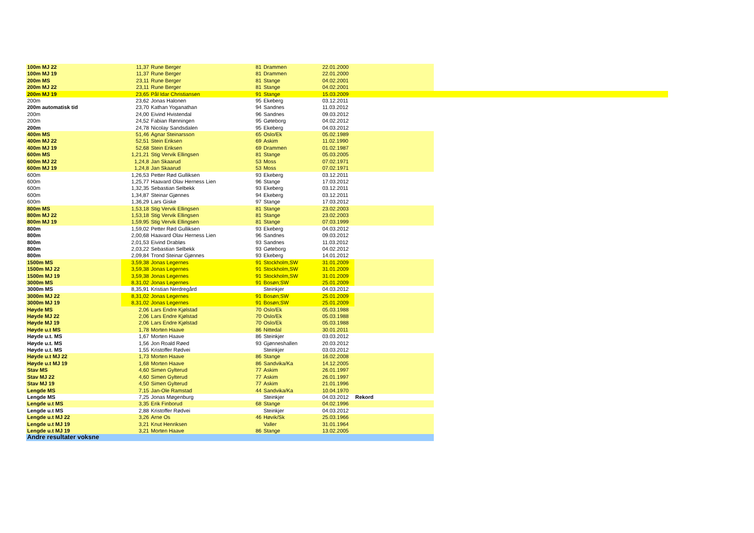| 100m MJ 22 | 11,37 | Rune Berger | 81 | Drammen | 22.01.2000 | | |
| 100m MJ 19 | 11,37 | Rune Berger | 81 | Drammen | 22.01.2000 | | |
| 200m MS | 23,11 | Rune Berger | 81 | Stange | 04.02.2001 | | |
| 200m MJ 22 | 23,11 | Rune Berger | 81 | Stange | 04.02.2001 | | |
| 200m MJ 19 | 23,65 | Pål Idar Christiansen | 91 | Stange | 15.03.2009 | | |
| 200m | 23,62 | Jonas Halonen | 95 | Ekeberg | 03.12.2011 | | |
| 200m automatisk tid | 23,70 | Kathan Yoganathan | 94 | Sandnes | 11.03.2012 | | |
| 200m | 24,00 | Eivind Hvistendal | 96 | Sandnes | 09.03.2012 | | |
| 200m | 24,52 | Fabian Rønningen | 95 | Gøteborg | 04.02.2012 | | |
| 200m | 24,78 | Nicolay Sandsdalen | 95 | Ekeberg | 04.03.2012 | | |
| 400m MS | 51,46 | Agnar Steinarsson | 65 | Oslo/Ek | 05.02.1989 | | |
| 400m MJ 22 | 52,51 | Stein Eriksen | 69 | Askim | 11.02.1990 | | |
| 400m MJ 19 | 52,68 | Stein Eriksen | 69 | Drammen | 01.02.1987 | | |
| 600m MS | 1,21,21 | Stig Vervik Ellingsen | 81 | Stange | 05.03.2005 | | |
| 600m MJ 22 | 1,24,8 | Jan Skaarud | 53 | Moss | 07.02.1971 | | |
| 600m MJ 19 | 1,24,8 | Jan Skaarud | 53 | Moss | 07.02.1971 | | |
| 600m | 1,26,53 | Petter Rød Gulliksen | 93 | Ekeberg | 03.12.2011 | | |
| 600m | 1,25,77 | Haavard Olav Herness Lien | 96 | Stange | 17.03.2012 | | |
| 600m | 1,32,35 | Sebastian Selbekk | 93 | Ekeberg | 03.12.2011 | | |
| 600m | 1,34,87 | Steinar Gjønnes | 94 | Ekeberg | 03.12.2011 | | |
| 600m | 1,36,29 | Lars Giske | 97 | Stange | 17.03.2012 | | |
| 800m MS | 1,53,18 | Stig Vervik Ellingsen | 81 | Stange | 23.02.2003 | | |
| 800m MJ 22 | 1,53,18 | Stig Vervik Ellingsen | 81 | Stange | 23.02.2003 | | |
| 800m MJ 19 | 1,59,95 | Stig Vervik Ellingsen | 81 | Stange | 07.03.1999 | | |
| 800m | 1,59,02 | Petter Rød Gulliksen | 93 | Ekeberg | 04.03.2012 | | |
| 800m | 2,00,68 | Haavard Olav Herness Lien | 96 | Sandnes | 09.03.2012 | | |
| 800m | 2,01,53 | Eivind Drabløs | 93 | Sandnes | 11.03.2012 | | |
| 800m | 2,03,22 | Sebastian Selbekk | 93 | Gøteborg | 04.02.2012 | | |
| 800m | 2,09,84 | Trond Steinar Gjønnes | 93 | Ekeberg | 14.01.2012 | | |
| 1500m MS | 3,59,38 | Jonas Legernes | 91 | Stockholm,SW | 31.01.2009 | | |
| 1500m MJ 22 | 3,59,38 | Jonas Legernes | 91 | Stockholm,SW | 31.01.2009 | | |
| 1500m MJ 19 | 3,59,38 | Jonas Legernes | 91 | Stockholm,SW | 31.01.2009 | | |
| 3000m MS | 8,31,02 | Jonas Legernes | 91 | Bosøn;SW | 25.01.2009 | | |
| 3000m MS | 8,35,91 | Kristian Nerdregård | | Steinkjer | 04.03.2012 | | |
| 3000m MJ 22 | 8,31,02 | Jonas Legernes | 91 | Bosøn;SW | 25.01.2009 | | |
| 3000m MJ 19 | 8,31,02 | Jonas Legernes | 91 | Bosøn;SW | 25.01.2009 | | |
| Høyde MS | 2,06 | Lars Endre Kjølstad | 70 | Oslo/Ek | 05.03.1988 | | |
| Høyde MJ 22 | 2,06 | Lars Endre Kjølstad | 70 | Oslo/Ek | 05.03.1988 | | |
| Høyde MJ 19 | 2,06 | Lars Endre Kjølstad | 70 | Oslo/Ek | 05.03.1988 | | |
| Høyde u.t MS | 1,78 | Morten Haave | 86 | Nittedal | 30.01.2011 | | |
| Høyde u.t. MS | 1,67 | Morten Haave | 86 | Steinkjer | 03.03.2012 | | |
| Høyde u.t. MS | 1,56 | Jon Roald Røed | 93 | Gjønneshallen | 20.03.2012 | | |
| Høyde u.t. MS | 1,55 | Kristoffer Rødvei | | Steinkjer | 03.03.2012 | | |
| Høyde u.t MJ 22 | 1,73 | Morten Haave | 86 | Stange | 16.02.2008 | | |
| Høyde u.t MJ 19 | 1,68 | Morten Haave | 86 | Sandvika/Ka | 14.12.2005 | | |
| Stav MS | 4,60 | Simen Gylterud | 77 | Askim | 26.01.1997 | | |
| Stav MJ 22 | 4,60 | Simen Gylterud | 77 | Askim | 26.01.1997 | | |
| Stav MJ 19 | 4,50 | Simen Gylterud | 77 | Askim | 21.01.1996 | | |
| Lengde MS | 7,15 | Jan-Ole Ramstad | 44 | Sandvika/Ka | 10.04.1970 | | |
| Lengde MS | 7,25 | Jonas Møgenburg | | Steinkjer | 04.03.2012 | Rekord | |
| Lengde u.t MS | 3,35 | Erik Finborud | 68 | Stange | 04.02.1996 | | |
| Lengde u.t MS | 2,88 | Kristoffer Rødvei | | Steinkjer | 04.03.2012 | | |
| Lengde u.t MJ 22 | 3,26 | Arne Os | 46 | Høvik/Sk | 25.03.1966 | | |
| Lengde u.t MJ 19 | 3,21 | Knut Henriksen | | Valler | 31.01.1964 | | |
| Lengde u.t MJ 19 | 3,21 | Morten Haave | 86 | Stange | 13.02.2005 | | |
| Andre resultater voksne | | | | | | | |